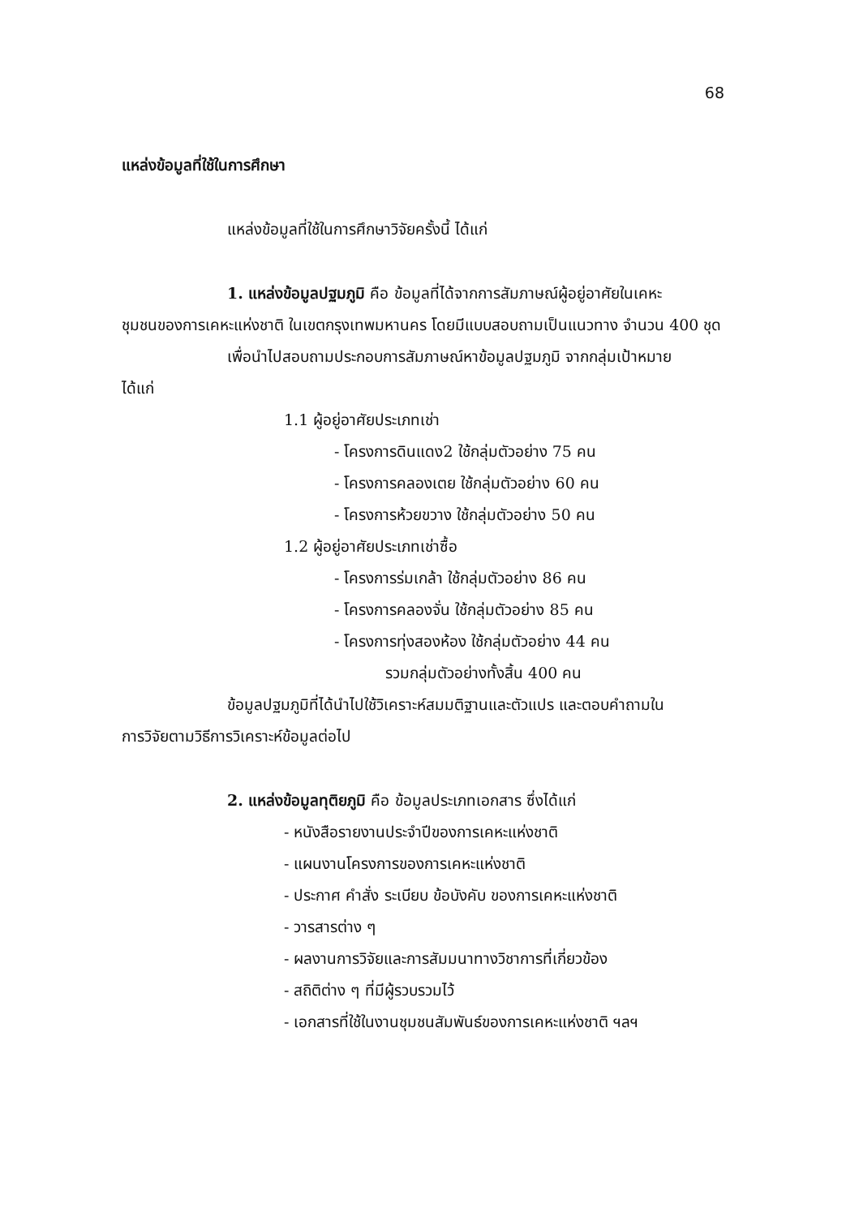68
แหล่งข้อมูลที่ใช้ในการศึกษา
แหล่งข้อมูลที่ใช้ในการศึกษาวิจัยครั้งนี้ ได้แก่
1. แหล่งข้อมูลปฐมภูมิ คือ ข้อมูลที่ได้จากการสัมภาษณ์ผู้อยู่อาศัยในเคหะ
ชุมชนของการเคหะแห่งชาติ ในเขตกรุงเทพมหานคร โดยมีแบบสอบถามเป็นแนวทาง จำนวน 400 ชุด
เพื่อนำไปสอบถามประกอบการสัมภาษณ์หาข้อมูลปฐมภูมิ จากกลุ่มเป้าหมาย
ได้แก่
1.1 ผู้อยู่อาศัยประเภทเช่า
- โครงการดินแดง2 ใช้กลุ่มตัวอย่าง 75 คน
- โครงการคลองเตย ใช้กลุ่มตัวอย่าง 60 คน
- โครงการห้วยขวาง ใช้กลุ่มตัวอย่าง 50 คน
1.2 ผู้อยู่อาศัยประเภทเช่าซื้อ
- โครงการร่มเกล้า ใช้กลุ่มตัวอย่าง 86 คน
- โครงการคลองจั่น ใช้กลุ่มตัวอย่าง 85 คน
- โครงการทุ่งสองห้อง ใช้กลุ่มตัวอย่าง 44 คน
รวมกลุ่มตัวอย่างทั้งสิ้น 400 คน
ข้อมูลปฐมภูมิที่ได้นำไปใช้วิเคราะห์สมมติฐานและตัวแปร และตอบคำถามใน
การวิจัยตามวิธีการวิเคราะห์ข้อมูลต่อไป
2. แหล่งข้อมูลทุติยภูมิ คือ ข้อมูลประเภทเอกสาร ซึ่งได้แก่
- หนังสือรายงานประจำปีของการเคหะแห่งชาติ
- แผนงานโครงการของการเคหะแห่งชาติ
- ประกาศ คำสั่ง ระเบียบ ข้อบังคับ ของการเคหะแห่งชาติ
- วารสารต่าง ๆ
- ผลงานการวิจัยและการสัมมนาทางวิชาการที่เกี่ยวข้อง
- สถิติต่าง ๆ ที่มีผู้รวบรวมไว้
- เอกสารที่ใช้ในงานชุมชนสัมพันธ์ของการเคหะแห่งชาติ ฯลฯ